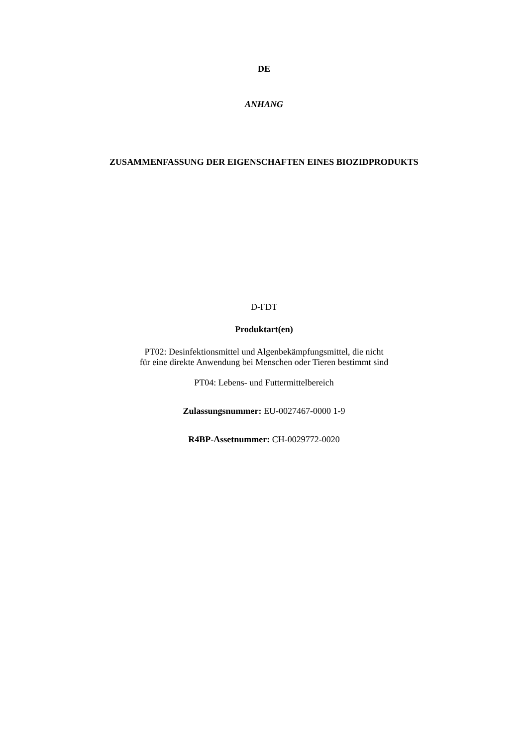DE
ANHANG
ZUSAMMENFASSUNG DER EIGENSCHAFTEN EINES BIOZIDPRODUKTS
D-FDT
Produktart(en)
PT02: Desinfektionsmittel und Algenbekämpfungsmittel, die nicht
für eine direkte Anwendung bei Menschen oder Tieren bestimmt sind
PT04: Lebens- und Futtermittelbereich
Zulassungsnummer: EU-0027467-0000 1-9
R4BP-Assetnummer: CH-0029772-0020